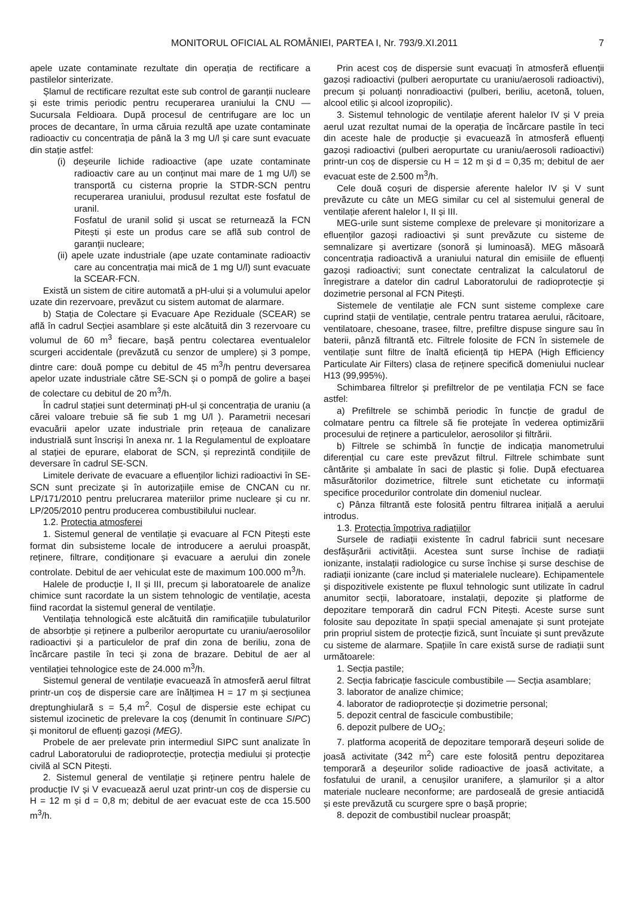MONITORUL OFICIAL AL ROMÂNIEI, PARTEA I, Nr. 793/9.XI.2011 7
apele uzate contaminate rezultate din operația de rectificare a pastilelor sinterizate.
Șlamul de rectificare rezultat este sub control de garanții nucleare și este trimis periodic pentru recuperarea uraniului la CNU — Sucursala Feldioara. După procesul de centrifugare are loc un proces de decantare, în urma căruia rezultă ape uzate contaminate radioactiv cu concentrația de până la 3 mg U/l și care sunt evacuate din stație astfel:
(i) deșeurile lichide radioactive (ape uzate contaminate radioactiv care au un conținut mai mare de 1 mg U/l) se transportă cu cisterna proprie la STDR-SCN pentru recuperarea uraniului, produsul rezultat este fosfatul de uranil.
Fosfatul de uranil solid și uscat se returnează la FCN Pitești și este un produs care se află sub control de garanții nucleare;
(ii) apele uzate industriale (ape uzate contaminate radioactiv care au concentrația mai mică de 1 mg U/l) sunt evacuate la SCEAR-FCN.
Există un sistem de citire automată a pH-ului și a volumului apelor uzate din rezervoare, prevăzut cu sistem automat de alarmare.
b) Stația de Colectare și Evacuare Ape Reziduale (SCEAR) se află în cadrul Secției asamblare și este alcătuită din 3 rezervoare cu volumul de 60 m<sup>3</sup> fiecare, bașă pentru colectarea eventualelor scurgeri accidentale (prevăzută cu senzor de umplere) și 3 pompe, dintre care: două pompe cu debitul de 45 m<sup>3</sup>/h pentru deversarea apelor uzate industriale către SE-SCN și o pompă de golire a bașei de colectare cu debitul de 20 m<sup>3</sup>/h.
În cadrul stației sunt determinați pH-ul și concentrația de uraniu (a cărei valoare trebuie să fie sub 1 mg U/l ). Parametrii necesari evacuării apelor uzate industriale prin rețeaua de canalizare industrială sunt înscriși în anexa nr. 1 la Regulamentul de exploatare al stației de epurare, elaborat de SCN, și reprezintă condițiile de deversare în cadrul SE-SCN.
Limitele derivate de evacuare a efluenților lichizi radioactivi în SE-SCN sunt precizate și în autorizațiile emise de CNCAN cu nr. LP/171/2010 pentru prelucrarea materiilor prime nucleare și cu nr. LP/205/2010 pentru producerea combustibilului nuclear.
1.2. Protecția atmosferei
1. Sistemul general de ventilație și evacuare al FCN Pitești este format din subsisteme locale de introducere a aerului proaspăt, reținere, filtrare, condiționare și evacuare a aerului din zonele controlate. Debitul de aer vehiculat este de maximum 100.000 m<sup>3</sup>/h.
Halele de producție I, II și III, precum și laboratoarele de analize chimice sunt racordate la un sistem tehnologic de ventilație, acesta fiind racordat la sistemul general de ventilație.
Ventilația tehnologică este alcătuită din ramificațiile tubulaturilor de absorbție și reținere a pulberilor aeropurtate cu uraniu/aerosolilor radioactivi și a particulelor de praf din zona de beriliu, zona de încărcare pastile în teci și zona de brazare. Debitul de aer al ventilației tehnologice este de 24.000 m<sup>3</sup>/h.
Sistemul general de ventilație evacuează în atmosferă aerul filtrat printr-un coș de dispersie care are înălțimea H = 17 m și secțiunea dreptunghiulară s = 5,4 m<sup>2</sup>. Coșul de dispersie este echipat cu sistemul izocinetic de prelevare la coș (denumit în continuare SIPC) și monitorul de efluenți gazoși (MEG).
Probele de aer prelevate prin intermediul SIPC sunt analizate în cadrul Laboratorului de radioprotecție, protecția mediului și protecție civilă al SCN Pitești.
2. Sistemul general de ventilație și reținere pentru halele de producție IV și V evacuează aerul uzat printr-un coș de dispersie cu H = 12 m și d = 0,8 m; debitul de aer evacuat este de cca 15.500 m<sup>3</sup>/h.
Prin acest coș de dispersie sunt evacuați în atmosferă efluenții gazoși radioactivi (pulberi aeropurtate cu uraniu/aerosoli radioactivi), precum și poluanți nonradioactivi (pulberi, beriliu, acetonă, toluen, alcool etilic și alcool izopropilic).
3. Sistemul tehnologic de ventilație aferent halelor IV și V preia aerul uzat rezultat numai de la operația de încărcare pastile în teci din aceste hale de producție și evacuează în atmosferă efluenți gazoși radioactivi (pulberi aeropurtate cu uraniu/aerosoli radioactivi) printr-un coș de dispersie cu H = 12 m și d = 0,35 m; debitul de aer evacuat este de 2.500 m<sup>3</sup>/h.
Cele două coșuri de dispersie aferente halelor IV și V sunt prevăzute cu câte un MEG similar cu cel al sistemului general de ventilație aferent halelor I, II și III.
MEG-urile sunt sisteme complexe de prelevare și monitorizare a efluenților gazoși radioactivi și sunt prevăzute cu sisteme de semnalizare și avertizare (sonoră și luminoasă). MEG măsoară concentrația radioactivă a uraniului natural din emisiile de efluenți gazoși radioactivi; sunt conectate centralizat la calculatorul de înregistrare a datelor din cadrul Laboratorului de radioprotecție și dozimetrie personal al FCN Pitești.
Sistemele de ventilație ale FCN sunt sisteme complexe care cuprind stații de ventilație, centrale pentru tratarea aerului, răcitoare, ventilatoare, chesoane, trasee, filtre, prefiltre dispuse singure sau în baterii, pânză filtrantă etc. Filtrele folosite de FCN în sistemele de ventilație sunt filtre de înaltă eficiență tip HEPA (High Efficiency Particulate Air Filters) clasa de reținere specifică domeniului nuclear H13 (99,995%).
Schimbarea filtrelor și prefiltrelor de pe ventilația FCN se face astfel:
a) Prefiltrele se schimbă periodic în funcție de gradul de colmatare pentru ca filtrele să fie protejate în vederea optimizării procesului de reținere a particulelor, aerosolilor și filtrării.
b) Filtrele se schimbă în funcție de indicația manometrului diferențial cu care este prevăzut filtrul. Filtrele schimbate sunt cântărite și ambalate în saci de plastic și folie. După efectuarea măsurătorilor dozimetrice, filtrele sunt etichetate cu informații specifice procedurilor controlate din domeniul nuclear.
c) Pânza filtrantă este folosită pentru filtrarea inițială a aerului introdus.
1.3. Protecția împotriva radiațiilor
Sursele de radiații existente în cadrul fabricii sunt necesare desfășurării activității. Acestea sunt surse închise de radiații ionizante, instalații radiologice cu surse închise și surse deschise de radiații ionizante (care includ și materialele nucleare). Echipamentele și dispozitivele existente pe fluxul tehnologic sunt utilizate în cadrul anumitor secții, laboratoare, instalații, depozite și platforme de depozitare temporară din cadrul FCN Pitești. Aceste surse sunt folosite sau depozitate în spații special amenajate și sunt protejate prin propriul sistem de protecție fizică, sunt încuiate și sunt prevăzute cu sisteme de alarmare. Spațiile în care există surse de radiații sunt următoarele:
1. Secția pastile;
2. Secția fabricație fascicule combustibile — Secția asamblare;
3. laborator de analize chimice;
4. laborator de radioprotecție și dozimetrie personal;
5. depozit central de fascicule combustibile;
6. depozit pulbere de UO<sub>2</sub>;
7. platforma acoperită de depozitare temporară deșeuri solide de joasă activitate (342 m<sup>2</sup>) care este folosită pentru depozitarea temporară a deșeurilor solide radioactive de joasă activitate, a fosfatului de uranil, a cenușilor uranifere, a șlamurilor și a altor materiale nucleare neconforme; are pardoseală de gresie antiacidă și este prevăzută cu scurgere spre o bașă proprie;
8. depozit de combustibil nuclear proaspăt;